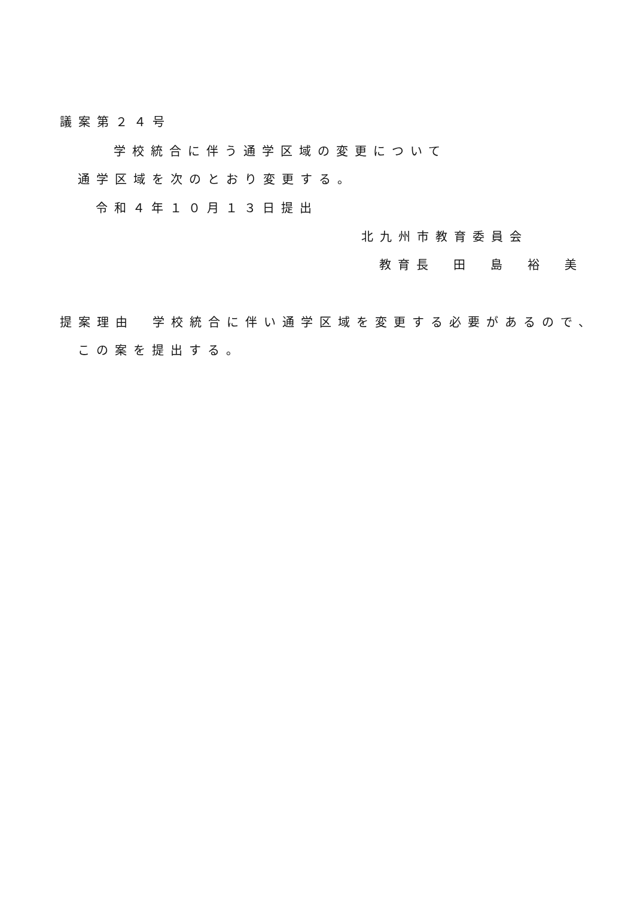議案第２４号
学校統合に伴う通学区域の変更について
通学区域を次のとおり変更する。
令和４年１０月１３日提出
北九州市教育委員会
教育長　田　島　裕　美
提案理由　学校統合に伴い通学区域を変更する必要があるので、
この案を提出する。